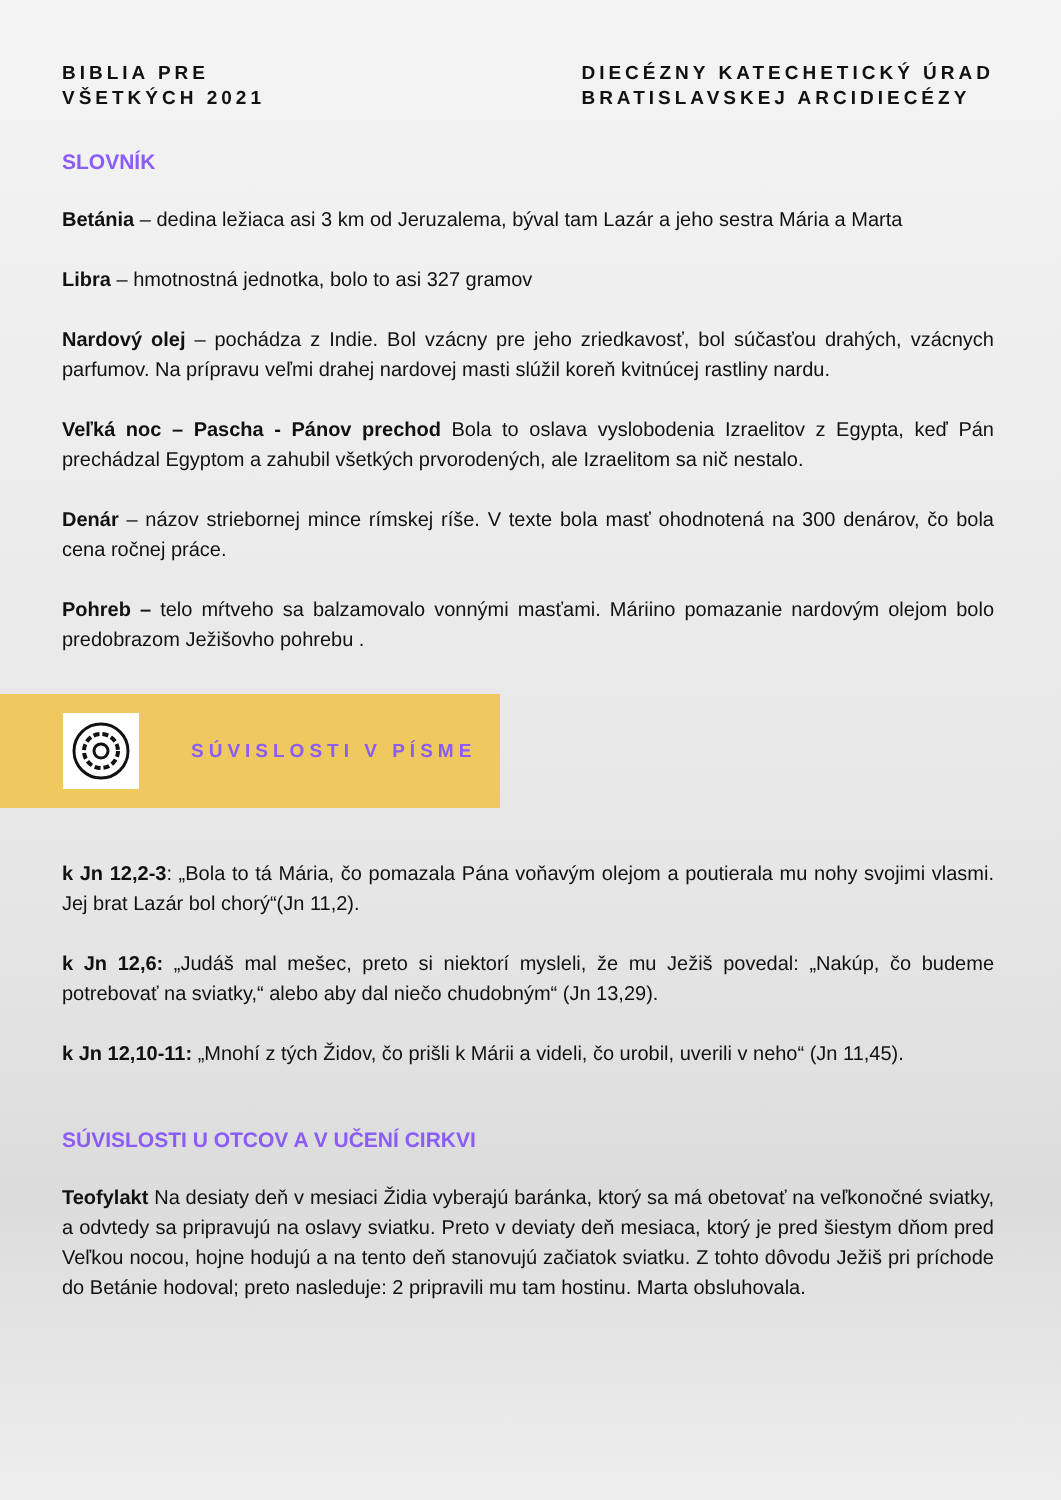BIBLIA PRE
VŠETKÝCH 2021
DIECÉZNY KATECHETICKÝ ÚRAD
BRATISLAVSKEJ ARCIDIECÉZY
SLOVNÍK
Betánia – dedina ležiaca asi 3 km od Jeruzalema, býval tam Lazár a jeho sestra Mária a Marta
Libra – hmotnostná jednotka, bolo to asi 327 gramov
Nardový olej – pochádza z Indie. Bol vzácny pre jeho zriedkavosť, bol súčasťou drahých, vzácnych parfumov. Na prípravu veľmi drahej nardovej masti slúžil koreň kvitnúcej rastliny nardu.
Veľká noc – Pascha - Pánov prechod Bola to oslava vyslobodenia Izraelitov z Egypta, keď Pán prechádzal Egyptom a zahubil všetkých prvorodených, ale Izraelitom sa nič nestalo.
Denár – názov striebornej mince rímskej ríše. V texte bola masť ohodnotená na 300 denárov, čo bola cena ročnej práce.
Pohreb – telo mŕtveho sa balzamovalo vonnými masťami. Máriino pomazanie nardovým olejom bolo predobrazom Ježišovho pohrebu .
SÚVISLOSTI V PÍSME
k Jn 12,2-3: „Bola to tá Mária, čo pomazala Pána voňavým olejom a poutierala mu nohy svojimi vlasmi. Jej brat Lazár bol chorý“(Jn 11,2).
k Jn 12,6: „Judáš mal mešec, preto si niektorí mysleli, že mu Ježiš povedal: „Nakúp, čo budeme potrebovať na sviatky,“ alebo aby dal niečo chudobným“ (Jn 13,29).
k Jn 12,10-11: „Mnohí z tých Židov, čo prišli k Márii a videli, čo urobil, uverili v neho“ (Jn 11,45).
SÚVISLOSTI U OTCOV A V UČENÍ CIRKVI
Teofylakt Na desiaty deň v mesiaci Židia vyberajú baránka, ktorý sa má obetovať na veľkonočné sviatky, a odvtedy sa pripravujú na oslavy sviatku. Preto v deviaty deň mesiaca, ktorý je pred šiestym dňom pred Veľkou nocou, hojne hodujú a na tento deň stanovujú začiatok sviatku. Z tohto dôvodu Ježiš pri príchode do Betánie hodoval; preto nasleduje: 2 pripravili mu tam hostinu. Marta obsluhovala.